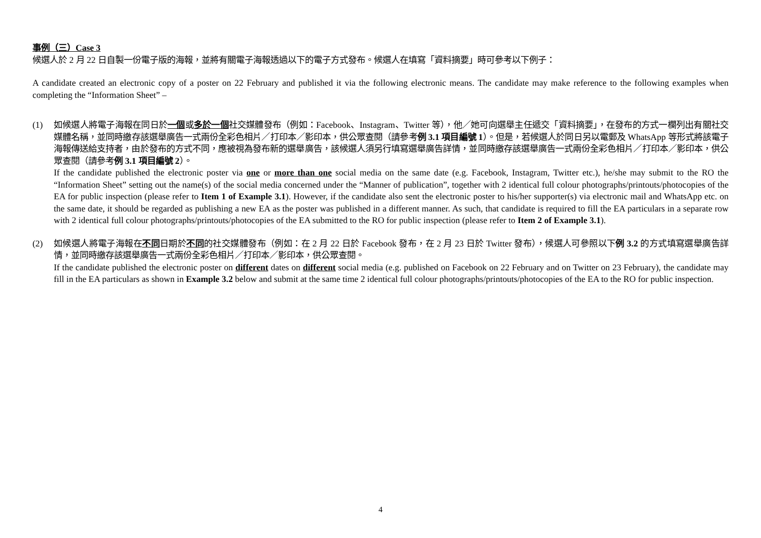事例（三）Case 3
候選人於 2 月 22 日自製一份電子版的海報，並將有關電子海報透過以下的電子方式發布。候選人在填寫「資料摘要」時可參考以下例子：
A candidate created an electronic copy of a poster on 22 February and published it via the following electronic means. The candidate may make reference to the following examples when completing the “Information Sheet” –
(1) 如候選人將電子海報在同日於一個或多於一個社交媒體發布（例如：Facebook、Instagram、Twitter 等），他／她可向選舉主任遞交「資料摘要」，在發布的方式一欄列出有關社交媒體名稱，並同時繳存該選舉廣告一式兩份全彩色相片／打印本／影印本，供公眾查閱（請參考例 3.1 項目編號 1）。但是，若候選人於同日另以電郵及 WhatsApp 等形式將該電子海報傳送給支持者，由於發布的方式不同，應被視為發布新的選舉廣告，該候選人須另行填寫選舉廣告詳情，並同時繳存該選舉廣告一式兩份全彩色相片／打印本／影印本，供公眾查閱（請參考例 3.1 項目編號 2）。
If the candidate published the electronic poster via one or more than one social media on the same date (e.g. Facebook, Instagram, Twitter etc.), he/she may submit to the RO the “Information Sheet” setting out the name(s) of the social media concerned under the “Manner of publication”, together with 2 identical full colour photographs/printouts/photocopies of the EA for public inspection (please refer to Item 1 of Example 3.1). However, if the candidate also sent the electronic poster to his/her supporter(s) via electronic mail and WhatsApp etc. on the same date, it should be regarded as publishing a new EA as the poster was published in a different manner. As such, that candidate is required to fill the EA particulars in a separate row with 2 identical full colour photographs/printouts/photocopies of the EA submitted to the RO for public inspection (please refer to Item 2 of Example 3.1).
(2) 如候選人將電子海報在不同日期於不同的社交媒體發布（例如：在 2 月 22 日於 Facebook 發布，在 2 月 23 日於 Twitter 發布），候選人可參照以下例 3.2 的方式填寫選舉廣告詳情，並同時繳存該選舉廣告一式兩份全彩色相片／打印本／影印本，供公眾查閱。
If the candidate published the electronic poster on different dates on different social media (e.g. published on Facebook on 22 February and on Twitter on 23 February), the candidate may fill in the EA particulars as shown in Example 3.2 below and submit at the same time 2 identical full colour photographs/printouts/photocopies of the EA to the RO for public inspection.
4